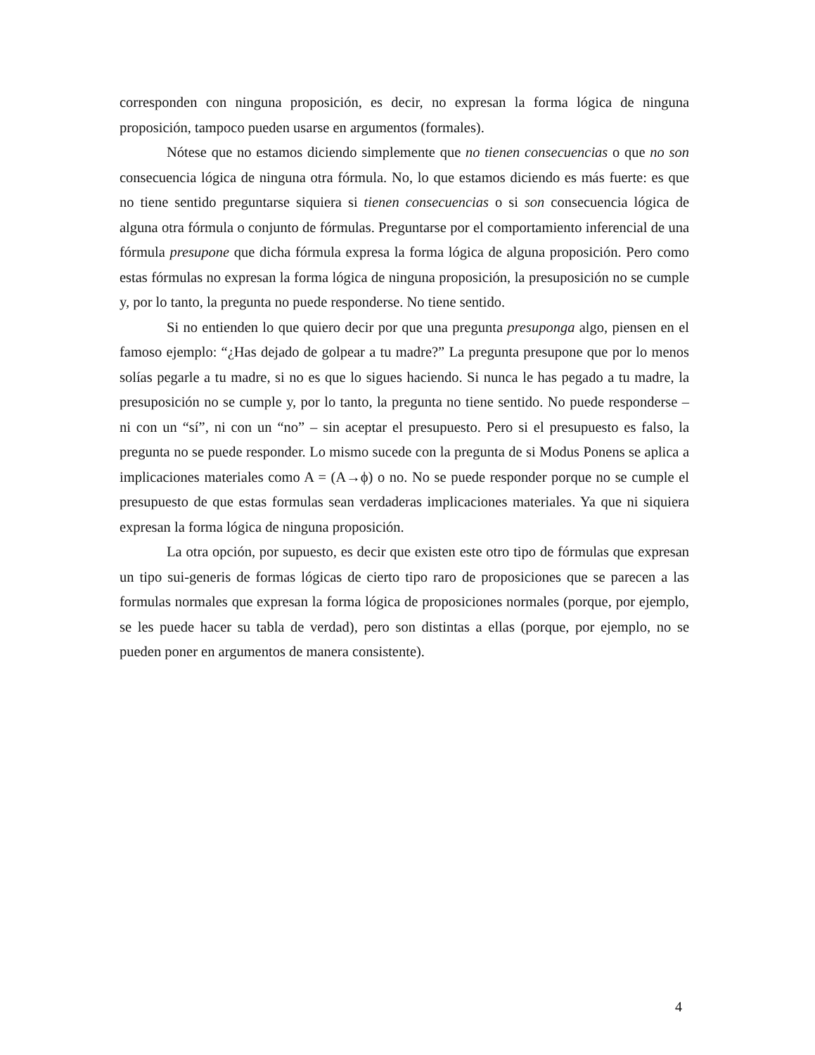corresponden con ninguna proposición, es decir, no expresan la forma lógica de ninguna proposición, tampoco pueden usarse en argumentos (formales).
Nótese que no estamos diciendo simplemente que no tienen consecuencias o que no son consecuencia lógica de ninguna otra fórmula. No, lo que estamos diciendo es más fuerte: es que no tiene sentido preguntarse siquiera si tienen consecuencias o si son consecuencia lógica de alguna otra fórmula o conjunto de fórmulas. Preguntarse por el comportamiento inferencial de una fórmula presupone que dicha fórmula expresa la forma lógica de alguna proposición. Pero como estas fórmulas no expresan la forma lógica de ninguna proposición, la presuposición no se cumple y, por lo tanto, la pregunta no puede responderse. No tiene sentido.
Si no entienden lo que quiero decir por que una pregunta presuponga algo, piensen en el famoso ejemplo: “¿Has dejado de golpear a tu madre?” La pregunta presupone que por lo menos solías pegarle a tu madre, si no es que lo sigues haciendo. Si nunca le has pegado a tu madre, la presuposición no se cumple y, por lo tanto, la pregunta no tiene sentido. No puede responderse – ni con un “sí”, ni con un “no” – sin aceptar el presupuesto. Pero si el presupuesto es falso, la pregunta no se puede responder. Lo mismo sucede con la pregunta de si Modus Ponens se aplica a implicaciones materiales como A = (A→ϕ) o no. No se puede responder porque no se cumple el presupuesto de que estas formulas sean verdaderas implicaciones materiales. Ya que ni siquiera expresan la forma lógica de ninguna proposición.
La otra opción, por supuesto, es decir que existen este otro tipo de fórmulas que expresan un tipo sui-generis de formas lógicas de cierto tipo raro de proposiciones que se parecen a las formulas normales que expresan la forma lógica de proposiciones normales (porque, por ejemplo, se les puede hacer su tabla de verdad), pero son distintas a ellas (porque, por ejemplo, no se pueden poner en argumentos de manera consistente).
4